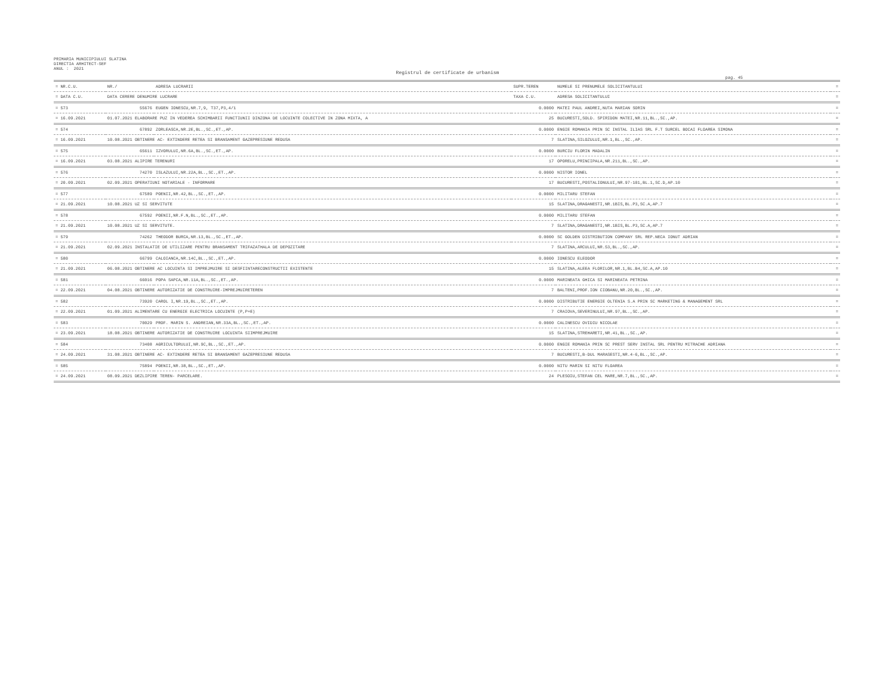PRIMARIA MUNICIPIULUI SLATINA
DIRECTIA ARHITECT-SEF
ANUL : 2021
Registrul de certificate de urbanism
pag. 45
| = NR.C.U. | NR./ | ADRESA LUCRARII | SUPR.TEREN | NUMELE SI PRENUMELE SOLICITANTULUI | = |
| --- | --- | --- | --- | --- | --- |
| = DATA C.U. | DATA CERERE DENUMIRE LUCRARE | | TAXA C.U. | ADRESA SOLICITANTULUI | = |
| = 573 | 55676 | EUGEN IONESCU,NR.7,9, T37,P3,4/1 | 0.0000 | MATEI PAUL ANDREI,NUTA MARIAN SORIN | = |
| = 16.09.2021 | 01.07.2021 ELABORARE PUZ IN VEDEREA SCHIMBARII FUNCTIUNII DINZONA DE LOCUINTE COLECTIVE IN ZONA MIXTA, A | | 25 | BUCURESTI,SOLD. SPIRIDON MATEI,NR.11,BL.,SC.,AP. | = |
| = 574 | 67892 | ZORLEASCA,NR.2E,BL.,SC.,ET.,AP. | 0.0000 | ENGIE ROMANIA PRIN SC INSTAL ILIAS SRL F.T SURCEL BOCAI FLOAREA SIMONA | = |
| = 16.09.2021 | 10.08.2021 OBTINERE AC- EXTINDERE RETEA SI BRANSAMENT GAZEPRESIUNE REDUSA | | 7 | SLATINA,SILOZULUI,NR.1,BL.,SC.,AP. | = |
| = 575 | 65611 | IZVORULUI,NR.6A,BL.,SC.,ET.,AP. | 0.0000 | BURCIU FLORIN MADALIN | = |
| = 16.09.2021 | 03.08.2021 ALIPIRE TERENURI | | 17 | OPORELU,PRINCIPALA,NR.211,BL.,SC.,AP. | = |
| = 576 | 74270 | ISLAZULUI,NR.22A,BL.,SC.,ET.,AP. | 0.0000 | NISTOR IONEL | = |
| = 20.09.2021 | 02.09.2021 OPERATIUNI NOTARIALE - INFORMARE | | 17 | BUCURESTI,POSTALIONULUI,NR.97-101,BL.1,SC.D,AP.10 | = |
| = 577 | 67589 | POENII,NR.42,BL.,SC.,ET.,AP. | 0.0000 | MILITARU STEFAN | = |
| = 21.09.2021 | 10.08.2021 UZ SI SERVITUTE | | 15 | SLATINA,DRAGANESTI,NR.1BIS,BL.P3,SC.A,AP.7 | = |
| = 578 | 67592 | POENII,NR.F.N,BL.,SC.,ET.,AP. | 0.0000 | MILITARU STEFAN | = |
| = 21.09.2021 | 10.08.2021 UZ SI SERVITUTE. | | 7 | SLATINA,DRAGANESTI,NR.1BIS,BL.P3,SC.A,AP.7 | = |
| = 579 | 74262 | THEODOR BURCA,NR.13,BL.,SC.,ET.,AP. | 0.0000 | SC GOLDEN DISTRIBUTION COMPANY SRL REP.NECA IONUT ADRIAN | = |
| = 21.09.2021 | 02.09.2021 INSTALATIE DE UTILIZARE PENTRU BRANSAMENT TRIFAZATHALA DE DEPOZITARE | | 7 | SLATINA,ARCULUI,NR.53,BL.,SC.,AP. | = |
| = 580 | 66799 | CALOIANCA,NR.14C,BL.,SC.,ET.,AP. | 0.0000 | IONESCU ELEODOR | = |
| = 21.09.2021 | 06.08.2021 OBTINERE AC LOCUINTA SI IMPREJMUIRE SI DESFIINTARECONSTRUCTII EXISTENTE | | 15 | SLATINA,ALEEA FLORILOR,NR.1,BL.B4,SC.A,AP.10 | = |
| = 581 | 66016 | POPA SAPCA,NR.11A,BL.,SC.,ET.,AP. | 0.0000 | MARINEATA GHICA SI MARINEATA PETRINA | = |
| = 22.09.2021 | 04.08.2021 OBTINERE AUTORIZATIE DE CONSTRUIRE-IMPREJMUIRETEREN | | 7 | BALTENI,PROF.ION CIOBANU,NR.20,BL.,SC.,AP. | = |
| = 582 | 73920 | CAROL I,NR.19,BL.,SC.,ET.,AP. | 0.0000 | DISTRIBUTIE ENERGIE OLTENIA S.A PRIN SC MARKETING & MANAGEMENT SRL | = |
| = 22.09.2021 | 01.09.2021 ALIMENTARE CU ENERGIE ELECTRICA LOCUINTE (P,P+E) | | 7 | CRAIOVA,SEVERINULUI,NR.97,BL.,SC.,AP. | = |
| = 583 | 70029 | PROF. MARIN S. ANDREIAN,NR.33A,BL.,SC.,ET.,AP. | 0.0000 | CALINESCU OVIDIU NICOLAE | = |
| = 23.09.2021 | 18.08.2021 OBTINERE AUTORIZATIE DE CONSTRUIRE LOCUINTA SIIMPREJMUIRE | | 15 | SLATINA,STREHARETI,NR.41,BL.,SC.,AP. | = |
| = 584 | 73408 | AGRICULTORULUI,NR.9C,BL.,SC.,ET.,AP. | 0.0000 | ENGIE ROMANIA PRIN SC PREST SERV INSTAL SRL PENTRU MITRACHE ADRIANA | = |
| = 24.09.2021 | 31.08.2021 OBTINERE AC- EXTINDERE RETEA SI BRANSAMENT GAZEPRESIUNE REDUSA | | 7 | BUCURESTI,B-DUL MARASESTI,NR.4-6,BL.,SC.,AP. | = |
| = 585 | 75894 | POENII,NR.38,BL.,SC.,ET.,AP. | 0.0000 | NITU MARIN SI NITU FLOAREA | = |
| = 24.09.2021 | 08.09.2021 DEZLIPIRE TEREN- PARCELARE. | | 24 | PLESOIU,STEFAN CEL MARE,NR.7,BL.,SC.,AP. | = |